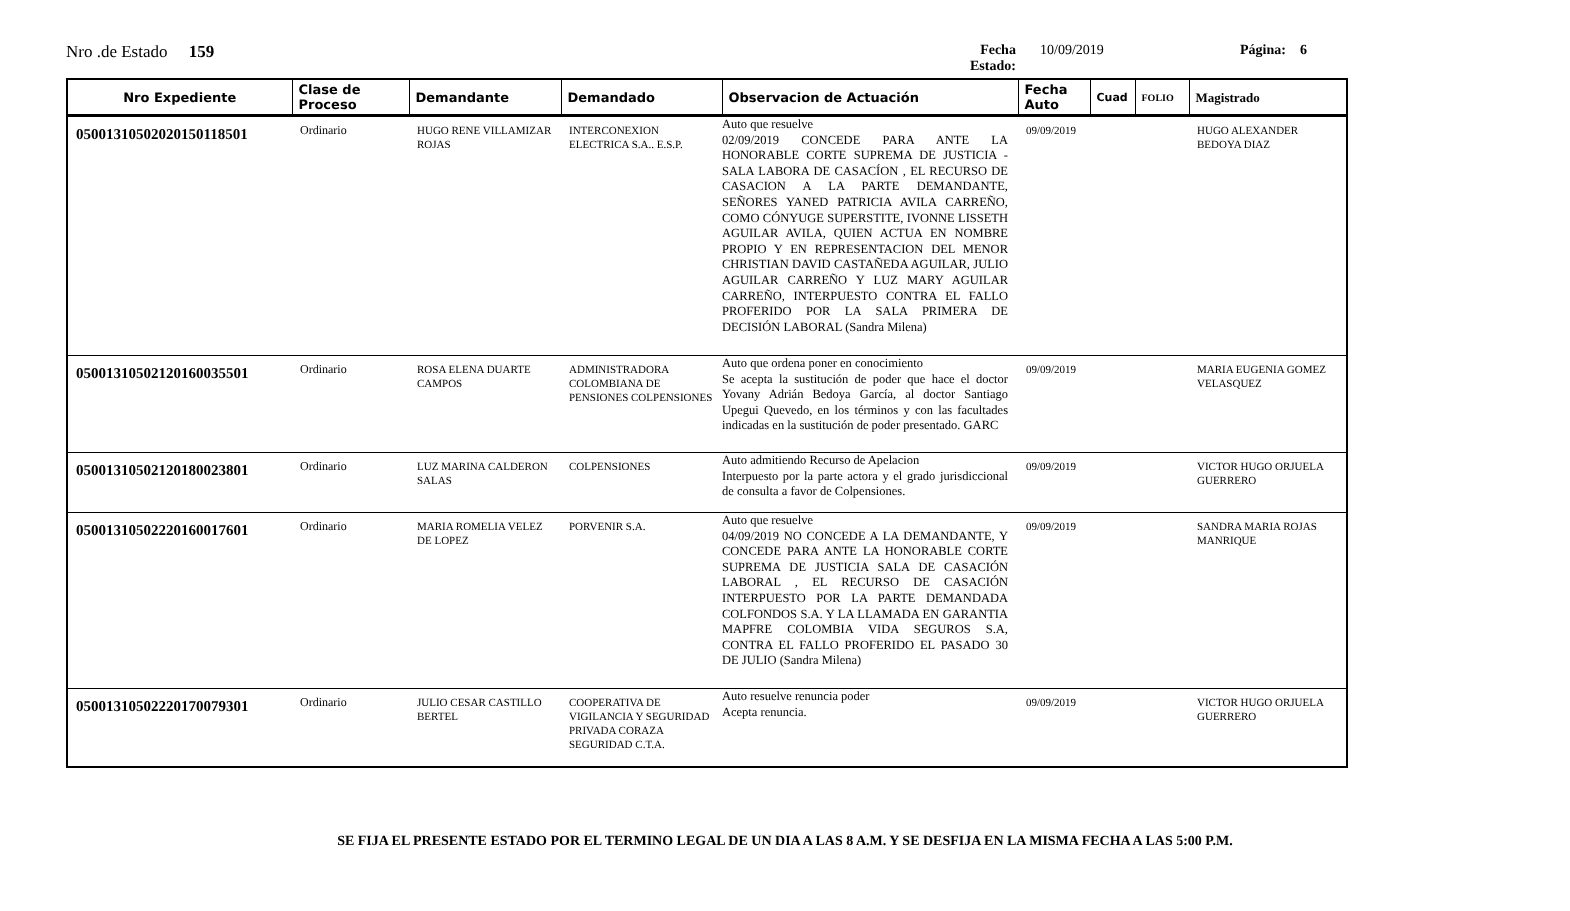Nro .de Estado 159
Fecha
Estado:
10/09/2019 Página: 6
| Nro Expediente | Clase de Proceso | Demandante | Demandado | Observacion de Actuación | Fecha Auto | Cuad | FOLIO | Magistrado |
| --- | --- | --- | --- | --- | --- | --- | --- | --- |
| 05001310502020150118501 | Ordinario | HUGO RENE VILLAMIZAR ROJAS | INTERCONEXION ELECTRICA S.A.. E.S.P. | Auto que resuelve 02/09/2019 CONCEDE PARA ANTE LA HONORABLE CORTE SUPREMA DE JUSTICIA - SALA LABORA DE CASACÍON , EL RECURSO DE CASACION A LA PARTE DEMANDANTE, SEÑORES YANED PATRICIA AVILA CARREÑO, COMO CÓNYUGE SUPERSTITE, IVONNE LISSETH AGUILAR AVILA, QUIEN ACTUA EN NOMBRE PROPIO Y EN REPRESENTACION DEL MENOR CHRISTIAN DAVID CASTAÑEDA AGUILAR, JULIO AGUILAR CARREÑO Y LUZ MARY AGUILAR CARREÑO, INTERPUESTO CONTRA EL FALLO PROFERIDO POR LA SALA PRIMERA DE DECISIÓN LABORAL (Sandra Milena) | 09/09/2019 | | | HUGO ALEXANDER BEDOYA DIAZ |
| 05001310502120160035501 | Ordinario | ROSA ELENA DUARTE CAMPOS | ADMINISTRADORA COLOMBIANA DE PENSIONES COLPENSIONES | Auto que ordena poner en conocimiento Se acepta la sustitución de poder que hace el doctor Yovany Adrián Bedoya García, al doctor Santiago Upegui Quevedo, en los términos y con las facultades indicadas en la sustitución de poder presentado. GARC | 09/09/2019 | | | MARIA EUGENIA GOMEZ VELASQUEZ |
| 05001310502120180023801 | Ordinario | LUZ MARINA CALDERON SALAS | COLPENSIONES | Auto admitiendo Recurso de Apelacion Interpuesto por la parte actora y el grado jurisdiccional de consulta a favor de Colpensiones. | 09/09/2019 | | | VICTOR HUGO ORJUELA GUERRERO |
| 05001310502220160017601 | Ordinario | MARIA ROMELIA VELEZ DE LOPEZ | PORVENIR S.A. | Auto que resuelve 04/09/2019 NO CONCEDE A LA DEMANDANTE, Y CONCEDE PARA ANTE LA HONORABLE CORTE SUPREMA DE JUSTICIA SALA DE CASACIÓN LABORAL , EL RECURSO DE CASACIÓN INTERPUESTO POR LA PARTE DEMANDADA COLFONDOS S.A. Y LA LLAMADA EN GARANTIA MAPFRE COLOMBIA VIDA SEGUROS S.A, CONTRA EL FALLO PROFERIDO EL PASADO 30 DE JULIO (Sandra Milena) | 09/09/2019 | | | SANDRA MARIA ROJAS MANRIQUE |
| 05001310502220170079301 | Ordinario | JULIO CESAR CASTILLO BERTEL | COOPERATIVA DE VIGILANCIA Y SEGURIDAD PRIVADA CORAZA SEGURIDAD C.T.A. | Auto resuelve renuncia poder Acepta renuncia. | 09/09/2019 | | | VICTOR HUGO ORJUELA GUERRERO |
SE FIJA EL PRESENTE ESTADO POR EL TERMINO LEGAL DE UN DIA A LAS 8 A.M. Y SE DESFIJA EN LA MISMA FECHA A LAS 5:00 P.M.